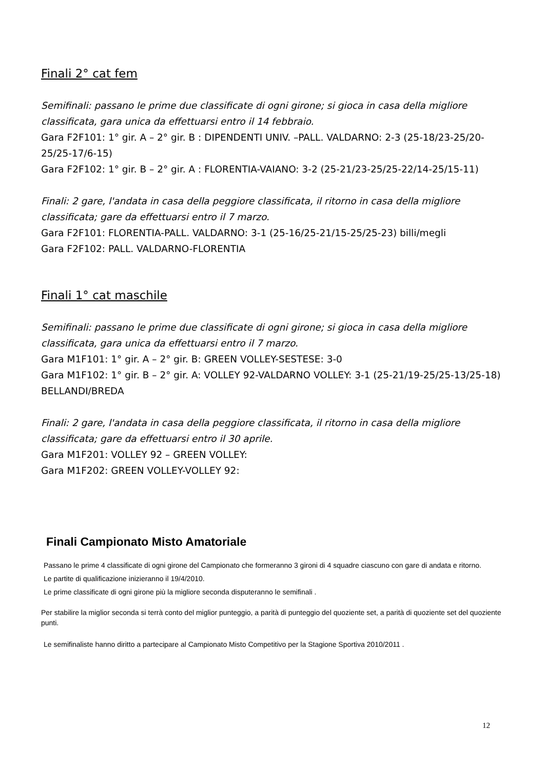Finali 2° cat fem
Semifinali: passano le prime due classificate di ogni girone; si gioca in casa della migliore classificata, gara unica da effettuarsi entro il 14 febbraio.
Gara F2F101: 1° gir. A – 2° gir. B : DIPENDENTI UNIV. –PALL. VALDARNO: 2-3 (25-18/23-25/20-25/25-17/6-15)
Gara F2F102: 1° gir. B – 2° gir. A : FLORENTIA-VAIANO: 3-2 (25-21/23-25/25-22/14-25/15-11)
Finali: 2 gare, l'andata in casa della peggiore classificata, il ritorno in casa della migliore classificata; gare da effettuarsi entro il 7 marzo.
Gara F2F101: FLORENTIA-PALL. VALDARNO: 3-1 (25-16/25-21/15-25/25-23) billi/megli
Gara F2F102: PALL. VALDARNO-FLORENTIA
Finali 1° cat maschile
Semifinali: passano le prime due classificate di ogni girone; si gioca in casa della migliore classificata, gara unica da effettuarsi entro il 7 marzo.
Gara M1F101: 1° gir. A – 2° gir. B: GREEN VOLLEY-SESTESE: 3-0
Gara M1F102: 1° gir. B – 2° gir. A: VOLLEY 92-VALDARNO VOLLEY: 3-1 (25-21/19-25/25-13/25-18) BELLANDI/BREDA
Finali: 2 gare, l'andata in casa della peggiore classificata, il ritorno in casa della migliore classificata; gare da effettuarsi entro il 30 aprile.
Gara M1F201: VOLLEY 92 – GREEN VOLLEY:
Gara M1F202: GREEN VOLLEY-VOLLEY 92:
Finali Campionato Misto Amatoriale
Passano le prime 4 classificate di ogni girone del Campionato che formeranno 3 gironi di 4 squadre ciascuno con gare di andata e ritorno.
Le partite di qualificazione inizieranno il 19/4/2010.
Le prime classificate di ogni girone più la migliore seconda disputeranno le semifinali .
Per stabilire la miglior seconda si terrà conto del miglior punteggio, a parità di punteggio del quoziente set, a parità di quoziente set del quoziente punti.
Le semifinaliste hanno diritto a partecipare al Campionato Misto Competitivo per la Stagione Sportiva 2010/2011 .
12